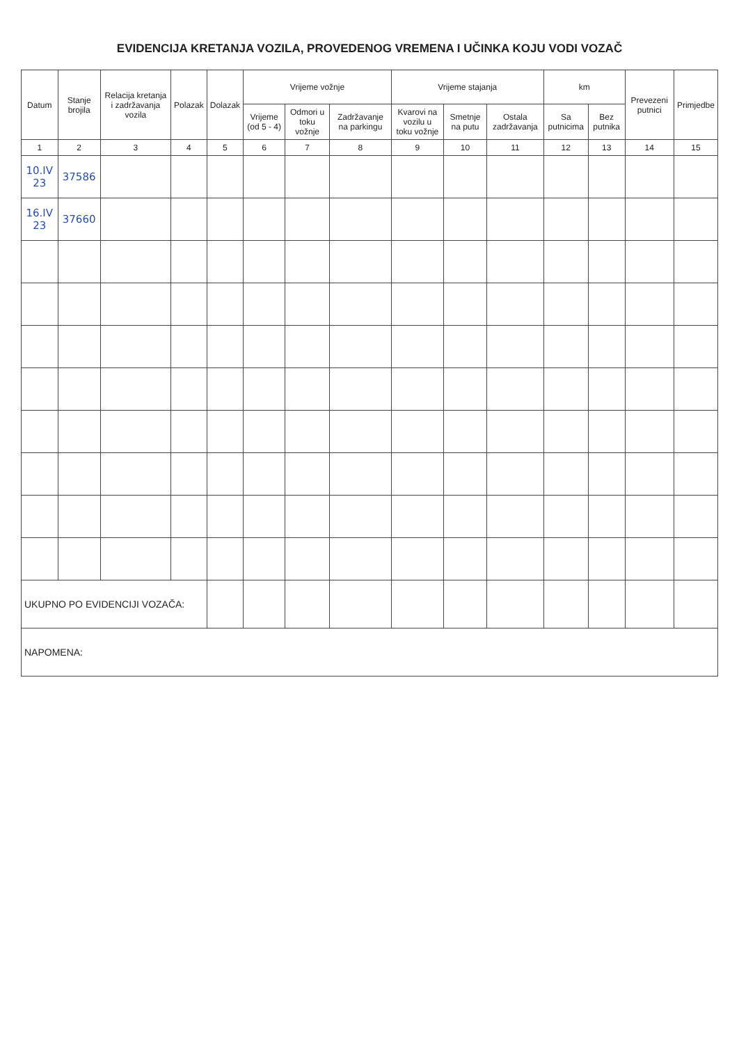EVIDENCIJA KRETANJA VOZILA, PROVEDENOG VREMENA I UČINKA KOJU VODI VOZAČ
| Datum | Stanje brojila | Relacija kretanja i zadržavanja vozila | Polazak | Dolazak | Vrijeme vožnje | | | Vrijeme stajanja | | | km | | Prevezeni putnici | Primjedbe |
| --- | --- | --- | --- | --- | --- | --- | --- | --- | --- | --- | --- | --- | --- | --- |
| | | | | | Vrijeme (od 5 - 4) | Odmori u toku vožnje | Zadržavanje na parkingu | Kvarovi na vozilu u toku vožnje | Smetnje na putu | Ostala zadržavanja | Sa putnicima | Bez putnika | | |
| 1 | 2 | 3 | 4 | 5 | 6 | 7 | 8 | 9 | 10 | 11 | 12 | 13 | 14 | 15 |
| 10.IV 23 | 37586 | | | | | | | | | | | | | |
| 16.IV 23 | 37660 | | | | | | | | | | | | | |
| UKUPNO PO EVIDENCIJI VOZAČA: | | | | | | | | | | | | | | |
| NAPOMENA: | | | | | | | | | | | | | | |